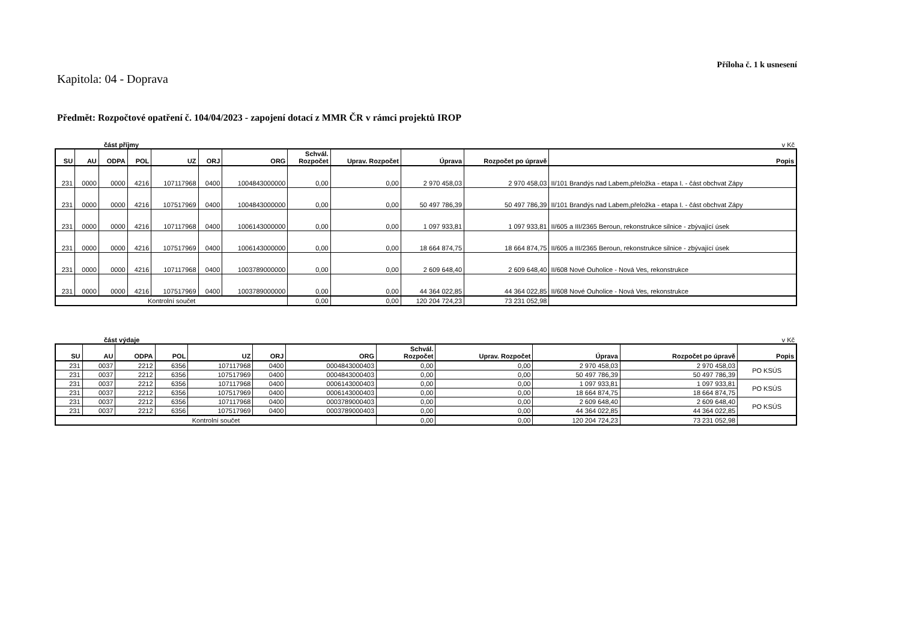Příloha č. 1 k usnesení
Kapitola: 04 - Doprava
Předmět: Rozpočtové opatření č. 104/04/2023 - zapojení dotací z MMR ČR v rámci projektů IROP
část příjmy v Kč
| SU | AU | ODPA | POL | UZ | ORJ | ORG | Schvál. Rozpočet | Uprav. Rozpočet | Úprava | Rozpočet po úpravě | Popis |
| --- | --- | --- | --- | --- | --- | --- | --- | --- | --- | --- | --- |
| 231 | 0000 | 0000 | 4216 | 107117968 | 0400 | 1004843000000 | 0,00 | 0,00 | 2 970 458,03 | 2 970 458,03 | II/101 Brandýs nad Labem,přeložka - etapa I. - část obchvat Zápy |
| 231 | 0000 | 0000 | 4216 | 107517969 | 0400 | 1004843000000 | 0,00 | 0,00 | 50 497 786,39 | 50 497 786,39 | II/101 Brandýs nad Labem,přeložka - etapa I. - část obchvat Zápy |
| 231 | 0000 | 0000 | 4216 | 107117968 | 0400 | 1006143000000 | 0,00 | 0,00 | 1 097 933,81 | 1 097 933,81 | II/605 a III/2365 Beroun, rekonstrukce silnice - zbývající úsek |
| 231 | 0000 | 0000 | 4216 | 107517969 | 0400 | 1006143000000 | 0,00 | 0,00 | 18 664 874,75 | 18 664 874,75 | II/605 a III/2365 Beroun, rekonstrukce silnice - zbývající úsek |
| 231 | 0000 | 0000 | 4216 | 107117968 | 0400 | 1003789000000 | 0,00 | 0,00 | 2 609 648,40 | 2 609 648,40 | II/608 Nové Ouholice - Nová Ves, rekonstrukce |
| 231 | 0000 | 0000 | 4216 | 107517969 | 0400 | 1003789000000 | 0,00 | 0,00 | 44 364 022,85 | 44 364 022,85 | II/608 Nové Ouholice - Nová Ves, rekonstrukce |
| Kontrolní součet | | | | | | | 0,00 | 0,00 | 120 204 724,23 | 73 231 052,98 | |
část výdaje v Kč
| SU | AU | ODPA | POL | UZ | ORJ | ORG | Schvál. Rozpočet | Uprav. Rozpočet | Úprava | Rozpočet po úpravě | Popis |
| --- | --- | --- | --- | --- | --- | --- | --- | --- | --- | --- | --- |
| 231 | 0037 | 2212 | 6356 | 107117968 | 0400 | 0004843000403 | 0,00 | 0,00 | 2 970 458,03 | 2 970 458,03 | PO KSÚS |
| 231 | 0037 | 2212 | 6356 | 107517969 | 0400 | 0004843000403 | 0,00 | 0,00 | 50 497 786,39 | 50 497 786,39 | |
| 231 | 0037 | 2212 | 6356 | 107117968 | 0400 | 0006143000403 | 0,00 | 0,00 | 1 097 933,81 | 1 097 933,81 | PO KSÚS |
| 231 | 0037 | 2212 | 6356 | 107517969 | 0400 | 0006143000403 | 0,00 | 0,00 | 18 664 874,75 | 18 664 874,75 | |
| 231 | 0037 | 2212 | 6356 | 107117968 | 0400 | 0003789000403 | 0,00 | 0,00 | 2 609 648,40 | 2 609 648,40 | PO KSÚS |
| 231 | 0037 | 2212 | 6356 | 107517969 | 0400 | 0003789000403 | 0,00 | 0,00 | 44 364 022,85 | 44 364 022,85 | |
| Kontrolní součet | | | | | | | 0,00 | 0,00 | 120 204 724,23 | 73 231 052,98 | |